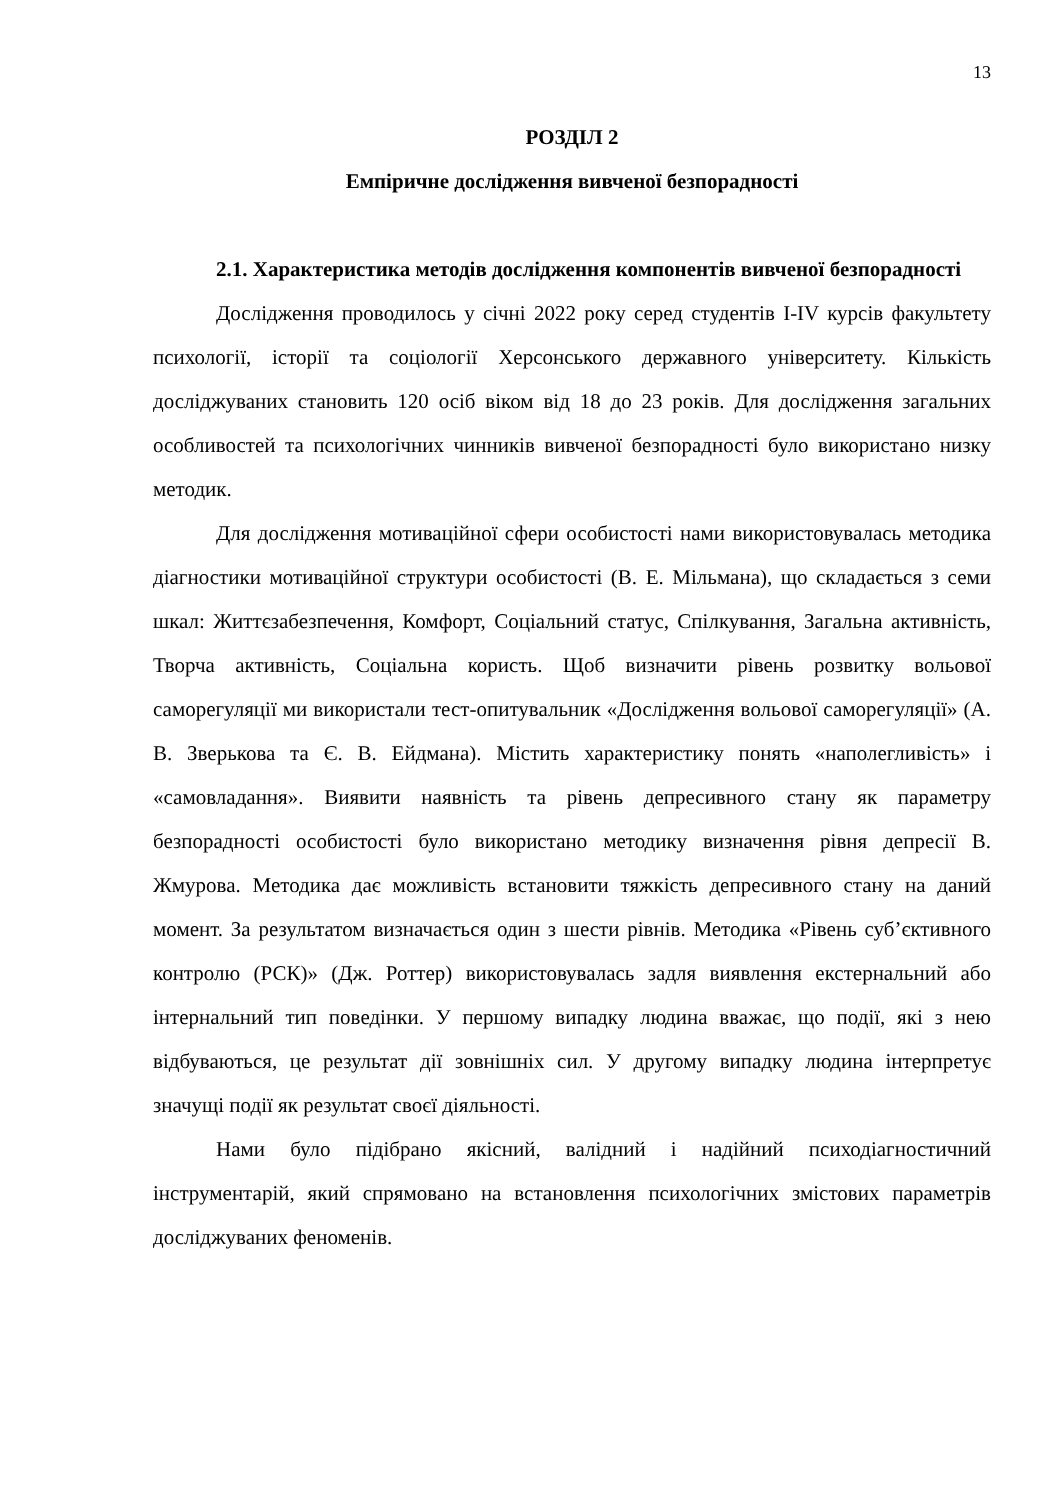13
РОЗДІЛ 2
Емпіричне дослідження вивченої безпорадності
2.1. Характеристика методів дослідження компонентів вивченої безпорадності
Дослідження проводилось у січні 2022 року серед студентів I-IV курсів факультету психології, історії та соціології Херсонського державного університету. Кількість досліджуваних становить 120 осіб віком від 18 до 23 років. Для дослідження загальних особливостей та психологічних чинників вивченої безпорадності було використано низку методик.
Для дослідження мотиваційної сфери особистості нами використовувалась методика діагностики мотиваційної структури особистості (В. Е. Мільмана), що складається з семи шкал: Життєзабезпечення, Комфорт, Соціальний статус, Спілкування, Загальна активність, Творча активність, Соціальна користь. Щоб визначити рівень розвитку вольової саморегуляції ми використали тест-опитувальник «Дослідження вольової саморегуляції» (А. В. Зверькова та Є. В. Ейдмана). Містить характеристику понять «наполегливість» і «самовладання». Виявити наявність та рівень депресивного стану як параметру безпорадності особистості було використано методику визначення рівня депресії В. Жмурова. Методика дає можливість встановити тяжкість депресивного стану на даний момент. За результатом визначається один з шести рівнів. Методика «Рівень суб’єктивного контролю (РСК)» (Дж. Роттер) використовувалась задля виявлення екстернальний або інтернальний тип поведінки. У першому випадку людина вважає, що події, які з нею відбуваються, це результат дії зовнішніх сил. У другому випадку людина інтерпретує значущі події як результат своєї діяльності.
Нами було підібрано якісний, валідний і надійний психодіагностичний інструментарій, який спрямовано на встановлення психологічних змістових параметрів досліджуваних феноменів.